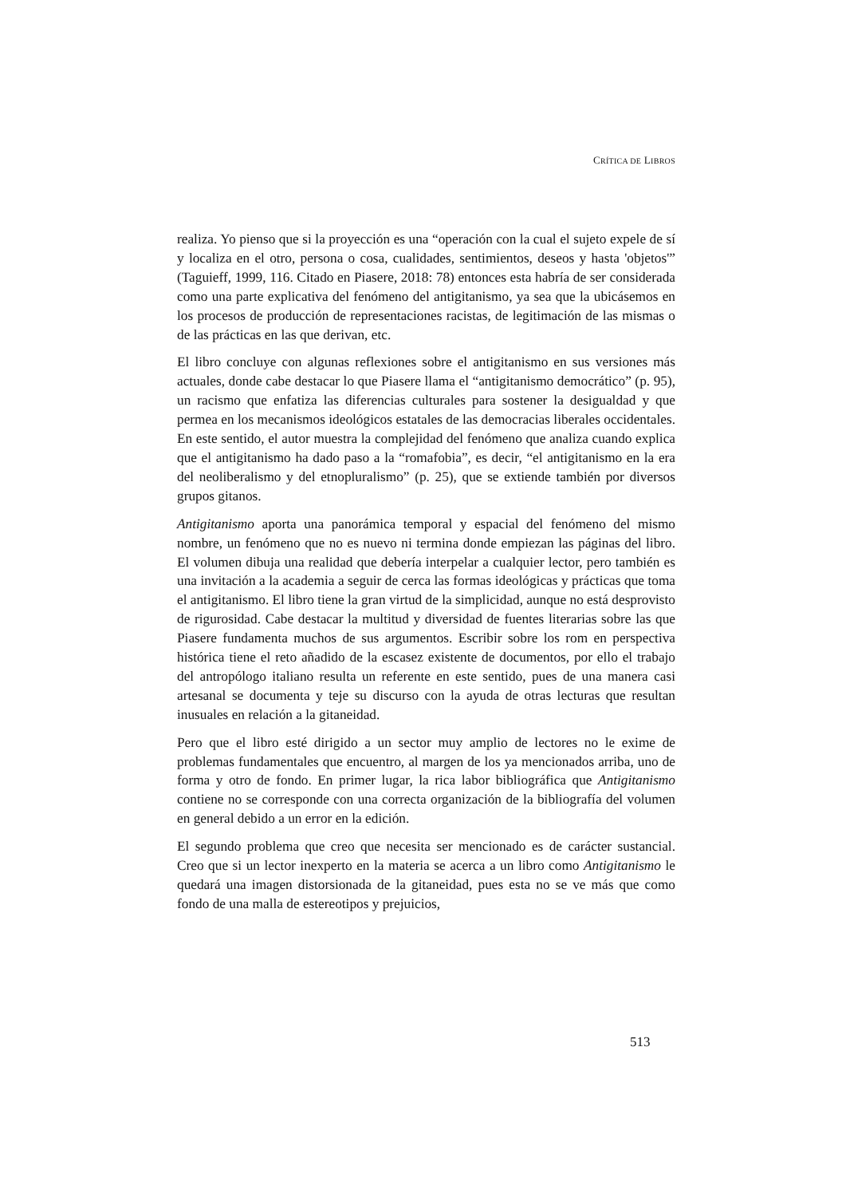CRÍTICA DE LIBROS
realiza. Yo pienso que si la proyección es una “operación con la cual el sujeto expele de sí y localiza en el otro, persona o cosa, cualidades, sentimientos, deseos y hasta 'objetos'” (Taguieff, 1999, 116. Citado en Piasere, 2018: 78) entonces esta habría de ser considerada como una parte explicativa del fenómeno del antigitanismo, ya sea que la ubicásemos en los procesos de producción de representaciones racistas, de legitimación de las mismas o de las prácticas en las que derivan, etc.
El libro concluye con algunas reflexiones sobre el antigitanismo en sus versiones más actuales, donde cabe destacar lo que Piasere llama el “antigitanismo democrático” (p. 95), un racismo que enfatiza las diferencias culturales para sostener la desigualdad y que permea en los mecanismos ideológicos estatales de las democracias liberales occidentales. En este sentido, el autor muestra la complejidad del fenómeno que analiza cuando explica que el antigitanismo ha dado paso a la “romafobia”, es decir, “el antigitanismo en la era del neoliberalismo y del etnopluralismo” (p. 25), que se extiende también por diversos grupos gitanos.
Antigitanismo aporta una panorámica temporal y espacial del fenómeno del mismo nombre, un fenómeno que no es nuevo ni termina donde empiezan las páginas del libro. El volumen dibuja una realidad que debería interpelar a cualquier lector, pero también es una invitación a la academia a seguir de cerca las formas ideológicas y prácticas que toma el antigitanismo. El libro tiene la gran virtud de la simplicidad, aunque no está desprovisto de rigurosidad. Cabe destacar la multitud y diversidad de fuentes literarias sobre las que Piasere fundamenta muchos de sus argumentos. Escribir sobre los rom en perspectiva histórica tiene el reto añadido de la escasez existente de documentos, por ello el trabajo del antropólogo italiano resulta un referente en este sentido, pues de una manera casi artesanal se documenta y teje su discurso con la ayuda de otras lecturas que resultan inusuales en relación a la gitaneidad.
Pero que el libro esté dirigido a un sector muy amplio de lectores no le exime de problemas fundamentales que encuentro, al margen de los ya mencionados arriba, uno de forma y otro de fondo. En primer lugar, la rica labor bibliográfica que Antigitanismo contiene no se corresponde con una correcta organización de la bibliografía del volumen en general debido a un error en la edición.
El segundo problema que creo que necesita ser mencionado es de carácter sustancial. Creo que si un lector inexperto en la materia se acerca a un libro como Antigitanismo le quedará una imagen distorsionada de la gitaneidad, pues esta no se ve más que como fondo de una malla de estereotipos y prejuicios,
513